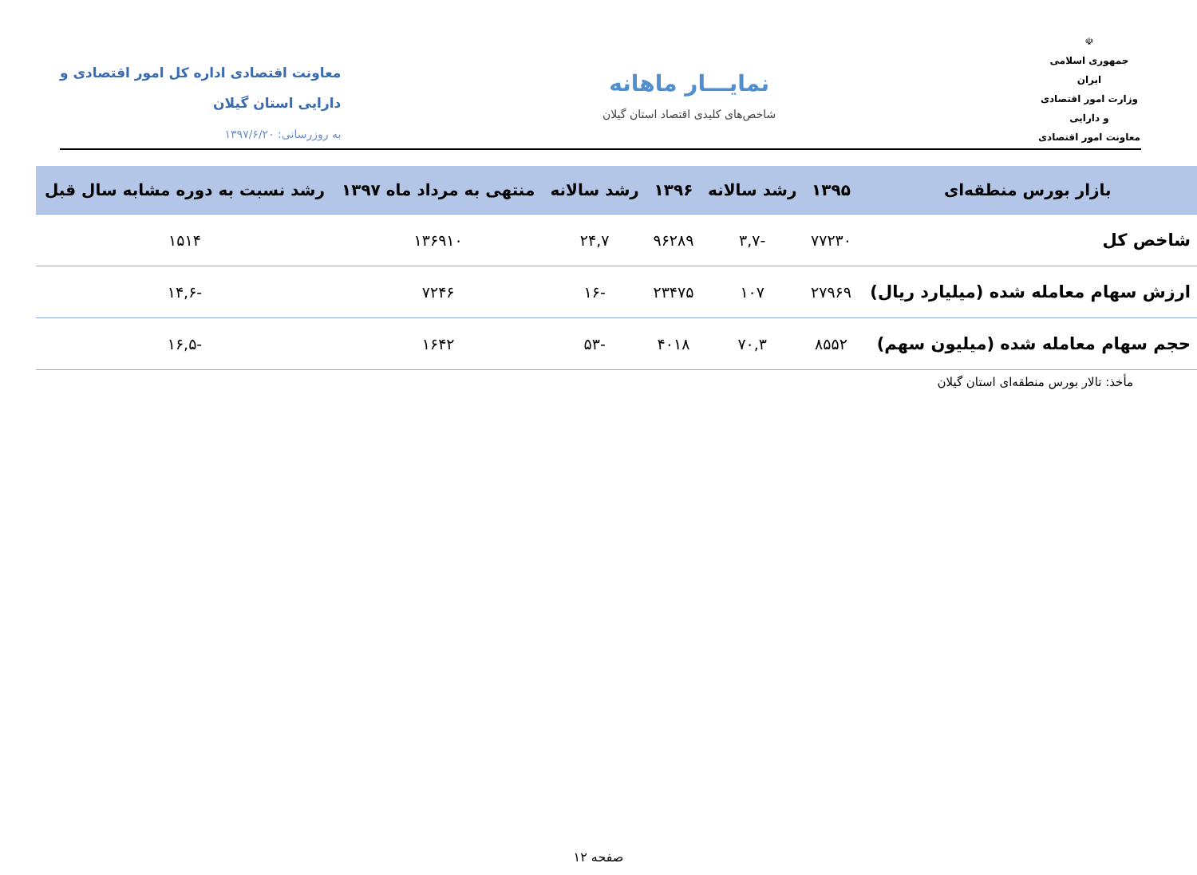☫
جمهوری اسلامی ایران
وزارت امور اقتصادی و دارایی
معاونت امور اقتصادی
نمایـــار ماهانه
شاخص‌های کلیدی اقتصاد استان گیلان
معاونت اقتصادی اداره کل امور اقتصادی و
دارایی استان گیلان
به روزرسانی: ۱۳۹۷/۶/۲۰
| بازار بورس منطقه‌ای | ۱۳۹۵ | رشد سالانه | ۱۳۹۶ | رشد سالانه | منتهی به مرداد ماه ۱۳۹۷ | رشد نسبت به دوره مشابه سال قبل |
| --- | --- | --- | --- | --- | --- | --- |
| شاخص کل | ۷۷۲۳۰ | -۳,۷ | ۹۶۲۸۹ | ۲۴,۷ | ۱۳۶۹۱۰ | ۱۵۱۴ |
| ارزش سهام معامله شده (میلیارد ریال) | ۲۷۹۶۹ | ۱۰۷ | ۲۳۴۷۵ | -۱۶ | ۷۲۴۶ | -۱۴,۶ |
| حجم سهام معامله شده (میلیون سهم) | ۸۵۵۲ | ۷۰,۳ | ۴۰۱۸ | -۵۳ | ۱۶۴۲ | -۱۶,۵ |
مأخذ: تالار بورس منطقه‌ای استان گیلان
صفحه ۱۲